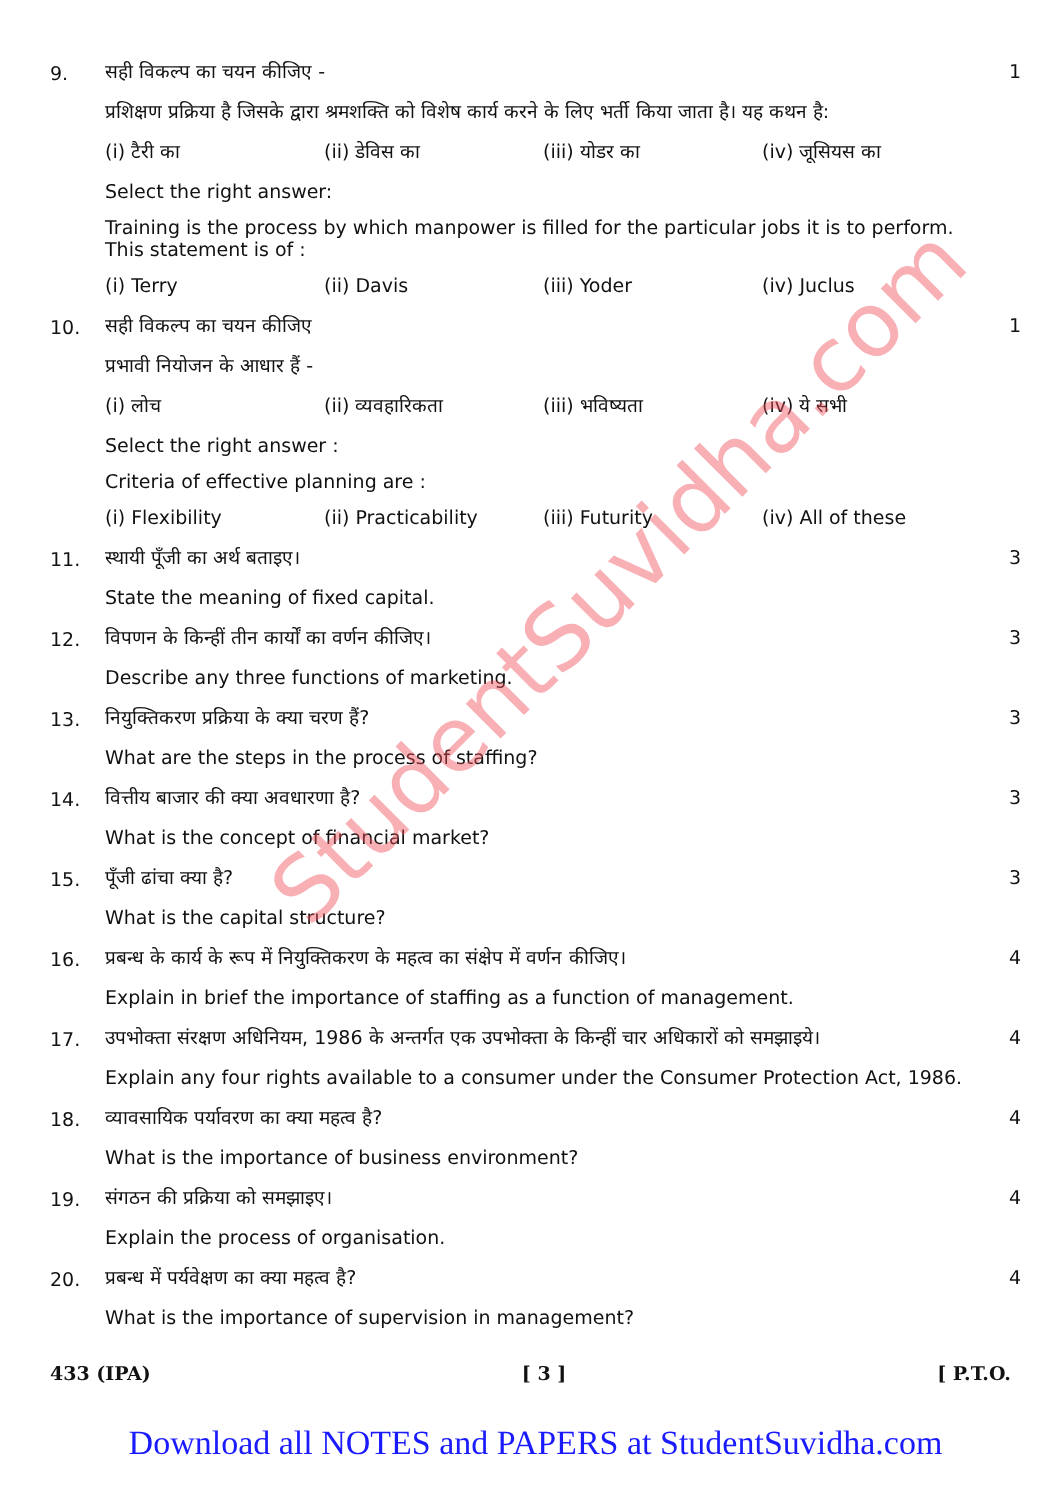StudentSuvidha.com
9.
सही विकल्प का चयन कीजिए -
प्रशिक्षण प्रक्रिया है जिसके द्वारा श्रमशक्ति को विशेष कार्य करने के लिए भर्ती किया जाता है। यह कथन है:
(i) टैरी का (ii) डेविस का (iii) योडर का (iv) जूसियस का
Select the right answer:
Training is the process by which manpower is filled for the particular jobs it is to perform. This statement is of :
(i) Terry (ii) Davis (iii) Yoder (iv) Juclus
1
10.
सही विकल्प का चयन कीजिए
प्रभावी नियोजन के आधार हैं -
(i) लोच (ii) व्यवहारिकता (iii) भविष्यता (iv) ये सभी
Select the right answer :
Criteria of effective planning are :
(i) Flexibility (ii) Practicability (iii) Futurity (iv) All of these
1
11.
स्थायी पूँजी का अर्थ बताइए।
State the meaning of fixed capital.
3
12.
विपणन के किन्हीं तीन कार्यों का वर्णन कीजिए।
Describe any three functions of marketing.
3
13.
नियुक्तिकरण प्रक्रिया के क्या चरण हैं?
What are the steps in the process of staffing?
3
14.
वित्तीय बाजार की क्या अवधारणा है?
What is the concept of financial market?
3
15.
पूँजी ढांचा क्या है?
What is the capital structure?
3
16.
प्रबन्ध के कार्य के रूप में नियुक्तिकरण के महत्व का संक्षेप में वर्णन कीजिए।
Explain in brief the importance of staffing as a function of management.
4
17.
उपभोक्ता संरक्षण अधिनियम, 1986 के अन्तर्गत एक उपभोक्ता के किन्हीं चार अधिकारों को समझाइये।
Explain any four rights available to a consumer under the Consumer Protection Act, 1986.
4
18.
व्यावसायिक पर्यावरण का क्या महत्व है?
What is the importance of business environment?
4
19.
संगठन की प्रक्रिया को समझाइए।
Explain the process of organisation.
4
20.
प्रबन्ध में पर्यवेक्षण का क्या महत्व है?
What is the importance of supervision in management?
4
433 (IPA) [ 3 ] [ P.T.O.
Download all NOTES and PAPERS at StudentSuvidha.com